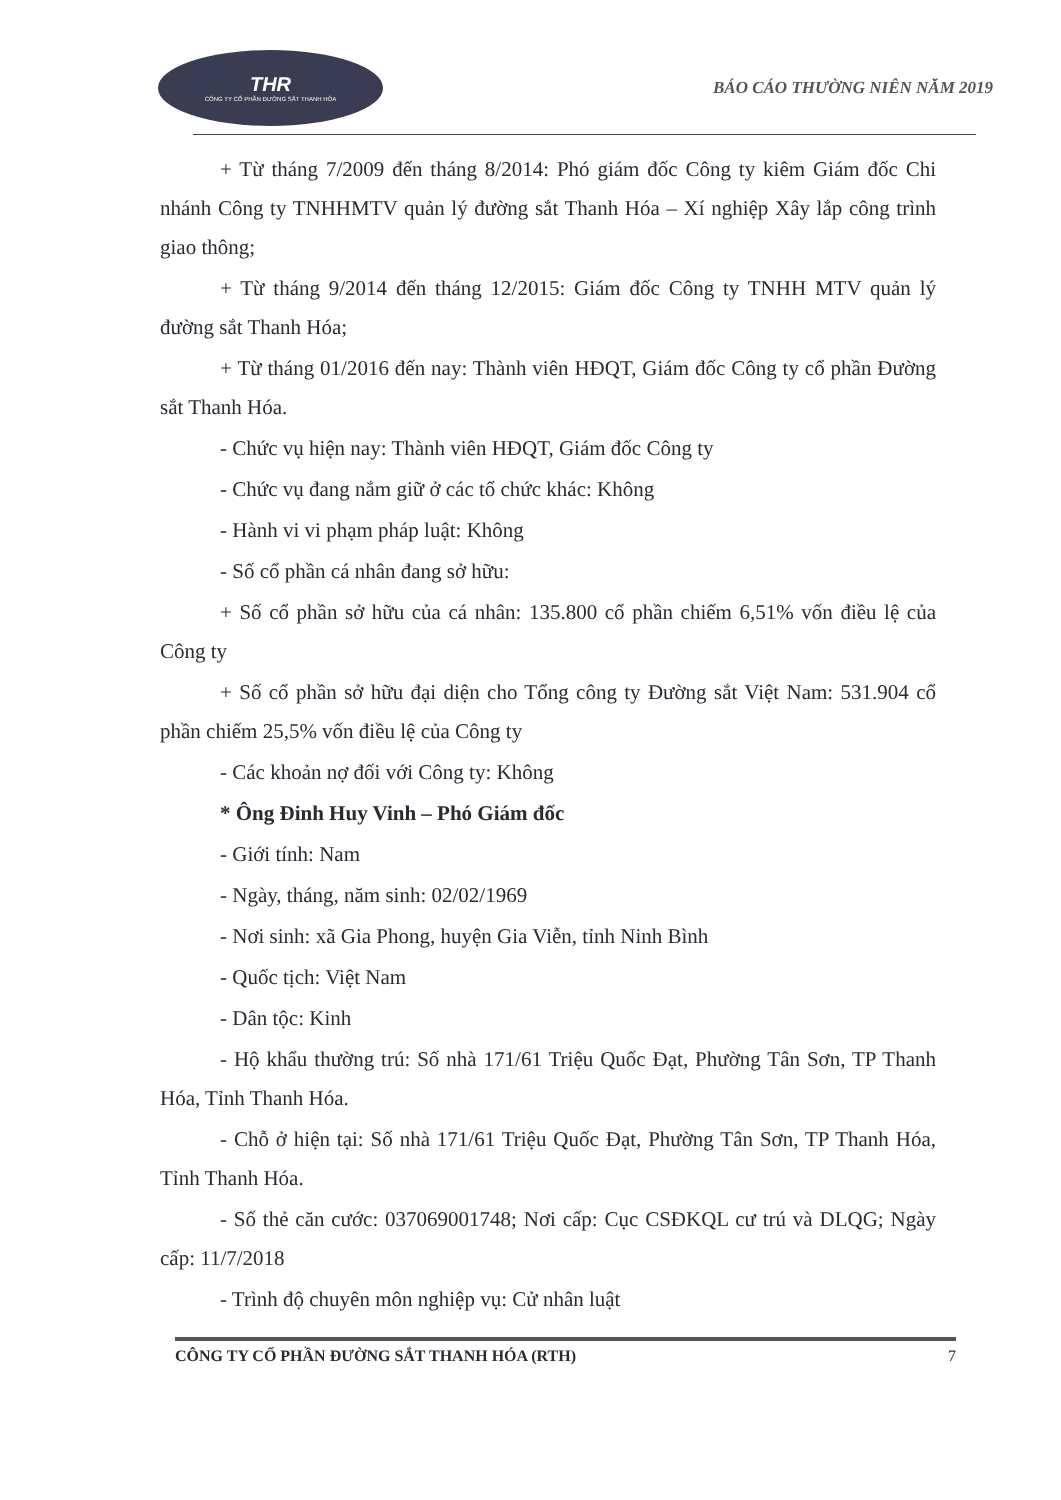THR
CÔNG TY CỔ PHẦN ĐƯỜNG SẮT THANH HÓA
BÁO CÁO THƯỜNG NIÊN NĂM 2019
+ Từ tháng 7/2009 đến tháng 8/2014: Phó giám đốc Công ty kiêm Giám đốc Chi nhánh Công ty TNHHMTV quản lý đường sắt Thanh Hóa – Xí nghiệp Xây lắp công trình giao thông;
+ Từ tháng 9/2014 đến tháng 12/2015: Giám đốc Công ty TNHH MTV quản lý đường sắt Thanh Hóa;
+ Từ tháng 01/2016 đến nay: Thành viên HĐQT, Giám đốc Công ty cổ phần Đường sắt Thanh Hóa.
- Chức vụ hiện nay: Thành viên HĐQT, Giám đốc Công ty
- Chức vụ đang nắm giữ ở các tổ chức khác: Không
- Hành vi vi phạm pháp luật: Không
- Số cổ phần cá nhân đang sở hữu:
+ Số cổ phần sở hữu của cá nhân: 135.800 cổ phần chiếm 6,51% vốn điều lệ của Công ty
+ Số cổ phần sở hữu đại diện cho Tổng công ty Đường sắt Việt Nam: 531.904 cổ phần chiếm 25,5% vốn điều lệ của Công ty
- Các khoản nợ đối với Công ty: Không
* Ông Đinh Huy Vinh – Phó Giám đốc
- Giới tính: Nam
- Ngày, tháng, năm sinh: 02/02/1969
- Nơi sinh: xã Gia Phong, huyện Gia Viễn, tỉnh Ninh Bình
- Quốc tịch: Việt Nam
- Dân tộc: Kinh
- Hộ khẩu thường trú: Số nhà 171/61 Triệu Quốc Đạt, Phường Tân Sơn, TP Thanh Hóa, Tỉnh Thanh Hóa.
- Chỗ ở hiện tại: Số nhà 171/61 Triệu Quốc Đạt, Phường Tân Sơn, TP Thanh Hóa, Tỉnh Thanh Hóa.
- Số thẻ căn cước: 037069001748; Nơi cấp: Cục CSĐKQL cư trú và DLQG; Ngày cấp: 11/7/2018
- Trình độ chuyên môn nghiệp vụ: Cử nhân luật
CÔNG TY CỔ PHẦN ĐƯỜNG SẮT THANH HÓA (RTH) 7